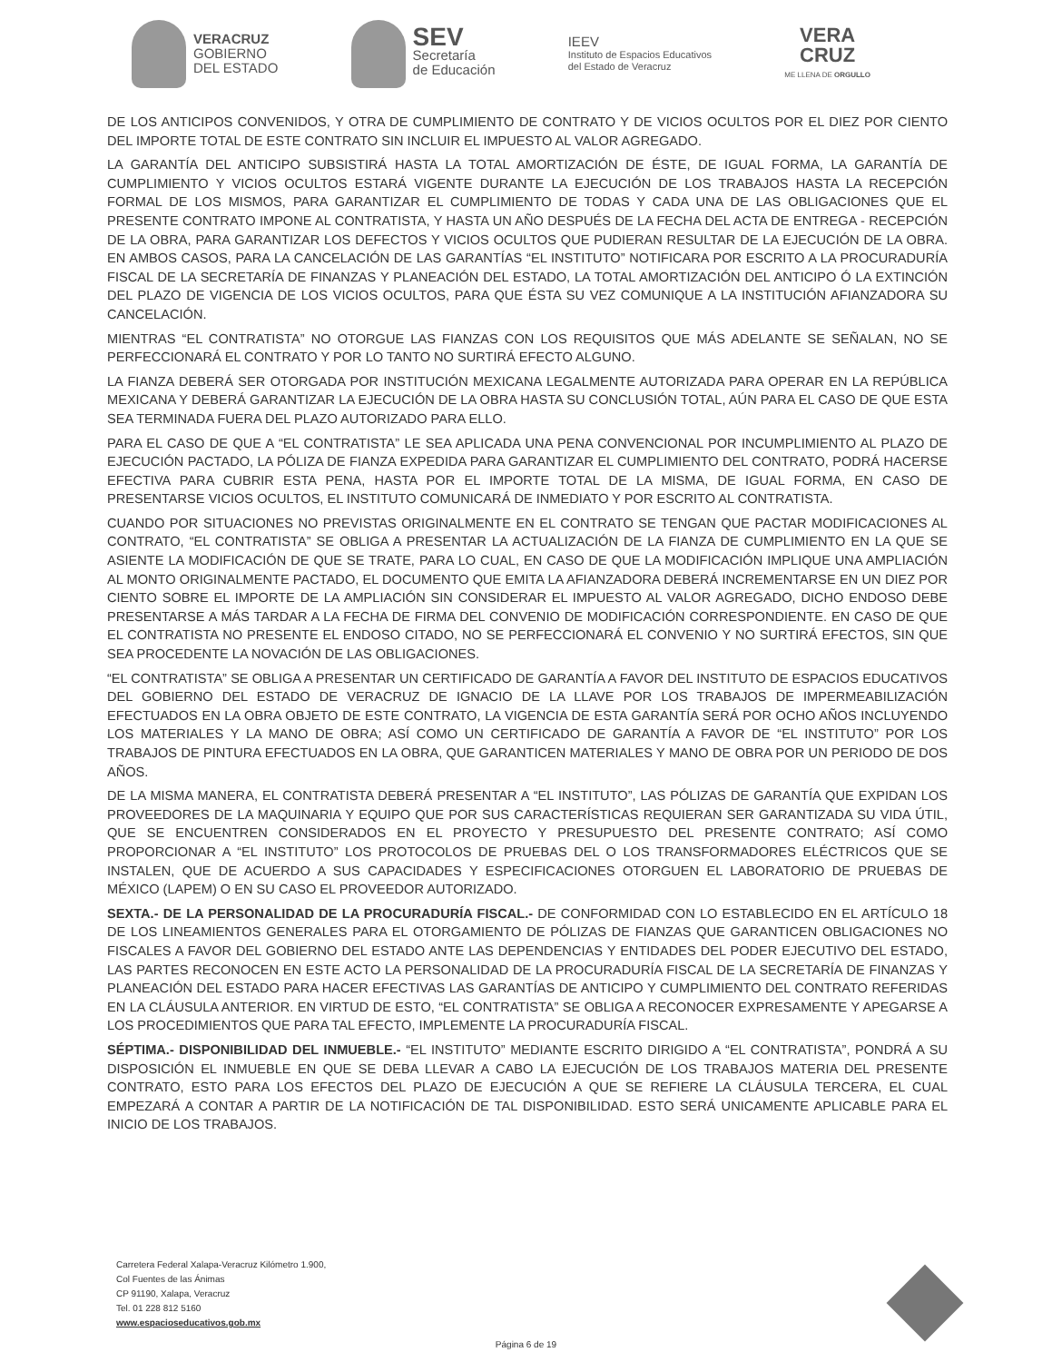VERACRUZ
GOBIERNO
DEL ESTADO
SEV
Secretaría
de Educación
IEEV
Instituto de Espacios Educativos
del Estado de Veracruz
VERA
CRUZ
ME LLENA DE ORGULLO
DE LOS ANTICIPOS CONVENIDOS, Y OTRA DE CUMPLIMIENTO DE CONTRATO Y DE VICIOS OCULTOS POR EL DIEZ POR CIENTO DEL IMPORTE TOTAL DE ESTE CONTRATO SIN INCLUIR EL IMPUESTO AL VALOR AGREGADO.
LA GARANTÍA DEL ANTICIPO SUBSISTIRÁ HASTA LA TOTAL AMORTIZACIÓN DE ÉSTE, DE IGUAL FORMA, LA GARANTÍA DE CUMPLIMIENTO Y VICIOS OCULTOS ESTARÁ VIGENTE DURANTE LA EJECUCIÓN DE LOS TRABAJOS HASTA LA RECEPCIÓN FORMAL DE LOS MISMOS, PARA GARANTIZAR EL CUMPLIMIENTO DE TODAS Y CADA UNA DE LAS OBLIGACIONES QUE EL PRESENTE CONTRATO IMPONE AL CONTRATISTA, Y HASTA UN AÑO DESPUÉS DE LA FECHA DEL ACTA DE ENTREGA - RECEPCIÓN DE LA OBRA, PARA GARANTIZAR LOS DEFECTOS Y VICIOS OCULTOS QUE PUDIERAN RESULTAR DE LA EJECUCIÓN DE LA OBRA. EN AMBOS CASOS, PARA LA CANCELACIÓN DE LAS GARANTÍAS “EL INSTITUTO” NOTIFICARA POR ESCRITO A LA PROCURADURÍA FISCAL DE LA SECRETARÍA DE FINANZAS Y PLANEACIÓN DEL ESTADO, LA TOTAL AMORTIZACIÓN DEL ANTICIPO Ó LA EXTINCIÓN DEL PLAZO DE VIGENCIA DE LOS VICIOS OCULTOS, PARA QUE ÉSTA SU VEZ COMUNIQUE A LA INSTITUCIÓN AFIANZADORA SU CANCELACIÓN.
MIENTRAS “EL CONTRATISTA” NO OTORGUE LAS FIANZAS CON LOS REQUISITOS QUE MÁS ADELANTE SE SEÑALAN, NO SE PERFECCIONARÁ EL CONTRATO Y POR LO TANTO NO SURTIRÁ EFECTO ALGUNO.
LA FIANZA DEBERÁ SER OTORGADA POR INSTITUCIÓN MEXICANA LEGALMENTE AUTORIZADA PARA OPERAR EN LA REPÚBLICA MEXICANA Y DEBERÁ GARANTIZAR LA EJECUCIÓN DE LA OBRA HASTA SU CONCLUSIÓN TOTAL, AÚN PARA EL CASO DE QUE ESTA SEA TERMINADA FUERA DEL PLAZO AUTORIZADO PARA ELLO.
PARA EL CASO DE QUE A “EL CONTRATISTA” LE SEA APLICADA UNA PENA CONVENCIONAL POR INCUMPLIMIENTO AL PLAZO DE EJECUCIÓN PACTADO, LA PÓLIZA DE FIANZA EXPEDIDA PARA GARANTIZAR EL CUMPLIMIENTO DEL CONTRATO, PODRÁ HACERSE EFECTIVA PARA CUBRIR ESTA PENA, HASTA POR EL IMPORTE TOTAL DE LA MISMA, DE IGUAL FORMA, EN CASO DE PRESENTARSE VICIOS OCULTOS, EL INSTITUTO COMUNICARÁ DE INMEDIATO Y POR ESCRITO AL CONTRATISTA.
CUANDO POR SITUACIONES NO PREVISTAS ORIGINALMENTE EN EL CONTRATO SE TENGAN QUE PACTAR MODIFICACIONES AL CONTRATO, “EL CONTRATISTA” SE OBLIGA A PRESENTAR LA ACTUALIZACIÓN DE LA FIANZA DE CUMPLIMIENTO EN LA QUE SE ASIENTE LA MODIFICACIÓN DE QUE SE TRATE, PARA LO CUAL, EN CASO DE QUE LA MODIFICACIÓN IMPLIQUE UNA AMPLIACIÓN AL MONTO ORIGINALMENTE PACTADO, EL DOCUMENTO QUE EMITA LA AFIANZADORA DEBERÁ INCREMENTARSE EN UN DIEZ POR CIENTO SOBRE EL IMPORTE DE LA AMPLIACIÓN SIN CONSIDERAR EL IMPUESTO AL VALOR AGREGADO, DICHO ENDOSO DEBE PRESENTARSE A MÁS TARDAR A LA FECHA DE FIRMA DEL CONVENIO DE MODIFICACIÓN CORRESPONDIENTE. EN CASO DE QUE EL CONTRATISTA NO PRESENTE EL ENDOSO CITADO, NO SE PERFECCIONARÁ EL CONVENIO Y NO SURTIRÁ EFECTOS, SIN QUE SEA PROCEDENTE LA NOVACIÓN DE LAS OBLIGACIONES.
“EL CONTRATISTA” SE OBLIGA A PRESENTAR UN CERTIFICADO DE GARANTÍA A FAVOR DEL INSTITUTO DE ESPACIOS EDUCATIVOS DEL GOBIERNO DEL ESTADO DE VERACRUZ DE IGNACIO DE LA LLAVE POR LOS TRABAJOS DE IMPERMEABILIZACIÓN EFECTUADOS EN LA OBRA OBJETO DE ESTE CONTRATO, LA VIGENCIA DE ESTA GARANTÍA SERÁ POR OCHO AÑOS INCLUYENDO LOS MATERIALES Y LA MANO DE OBRA; ASÍ COMO UN CERTIFICADO DE GARANTÍA A FAVOR DE “EL INSTITUTO” POR LOS TRABAJOS DE PINTURA EFECTUADOS EN LA OBRA, QUE GARANTICEN MATERIALES Y MANO DE OBRA POR UN PERIODO DE DOS AÑOS.
DE LA MISMA MANERA, EL CONTRATISTA DEBERÁ PRESENTAR A “EL INSTITUTO”, LAS PÓLIZAS DE GARANTÍA QUE EXPIDAN LOS PROVEEDORES DE LA MAQUINARIA Y EQUIPO QUE POR SUS CARACTERÍSTICAS REQUIERAN SER GARANTIZADA SU VIDA ÚTIL, QUE SE ENCUENTREN CONSIDERADOS EN EL PROYECTO Y PRESUPUESTO DEL PRESENTE CONTRATO; ASÍ COMO PROPORCIONAR A “EL INSTITUTO” LOS PROTOCOLOS DE PRUEBAS DEL O LOS TRANSFORMADORES ELÉCTRICOS QUE SE INSTALEN, QUE DE ACUERDO A SUS CAPACIDADES Y ESPECIFICACIONES OTORGUEN EL LABORATORIO DE PRUEBAS DE MÉXICO (LAPEM) O EN SU CASO EL PROVEEDOR AUTORIZADO.
SEXTA.- DE LA PERSONALIDAD DE LA PROCURADURÍA FISCAL.- DE CONFORMIDAD CON LO ESTABLECIDO EN EL ARTÍCULO 18 DE LOS LINEAMIENTOS GENERALES PARA EL OTORGAMIENTO DE PÓLIZAS DE FIANZAS QUE GARANTICEN OBLIGACIONES NO FISCALES A FAVOR DEL GOBIERNO DEL ESTADO ANTE LAS DEPENDENCIAS Y ENTIDADES DEL PODER EJECUTIVO DEL ESTADO, LAS PARTES RECONOCEN EN ESTE ACTO LA PERSONALIDAD DE LA PROCURADURÍA FISCAL DE LA SECRETARÍA DE FINANZAS Y PLANEACIÓN DEL ESTADO PARA HACER EFECTIVAS LAS GARANTÍAS DE ANTICIPO Y CUMPLIMIENTO DEL CONTRATO REFERIDAS EN LA CLÁUSULA ANTERIOR. EN VIRTUD DE ESTO, “EL CONTRATISTA” SE OBLIGA A RECONOCER EXPRESAMENTE Y APEGARSE A LOS PROCEDIMIENTOS QUE PARA TAL EFECTO, IMPLEMENTE LA PROCURADURÍA FISCAL.
SÉPTIMA.- DISPONIBILIDAD DEL INMUEBLE.- “EL INSTITUTO” MEDIANTE ESCRITO DIRIGIDO A “EL CONTRATISTA”, PONDRÁ A SU DISPOSICIÓN EL INMUEBLE EN QUE SE DEBA LLEVAR A CABO LA EJECUCIÓN DE LOS TRABAJOS MATERIA DEL PRESENTE CONTRATO, ESTO PARA LOS EFECTOS DEL PLAZO DE EJECUCIÓN A QUE SE REFIERE LA CLÁUSULA TERCERA, EL CUAL EMPEZARÁ A CONTAR A PARTIR DE LA NOTIFICACIÓN DE TAL DISPONIBILIDAD. ESTO SERÁ UNICAMENTE APLICABLE PARA EL INICIO DE LOS TRABAJOS.
Carretera Federal Xalapa-Veracruz Kilómetro 1.900,
Col Fuentes de las Ánimas
CP 91190, Xalapa, Veracruz
Tel. 01 228 812 5160
www.espacioseducativos.gob.mx
Página 6 de 19